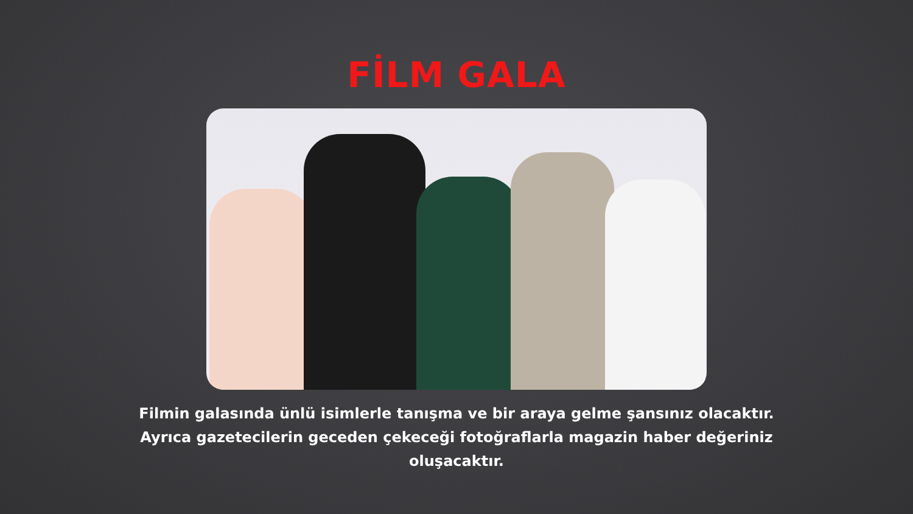FİLM GALA
Filmin galasında ünlü isimlerle tanışma ve bir araya gelme şansınız olacaktır. Ayrıca gazetecilerin geceden çekeceği fotoğraflarla magazin haber değeriniz oluşacaktır.